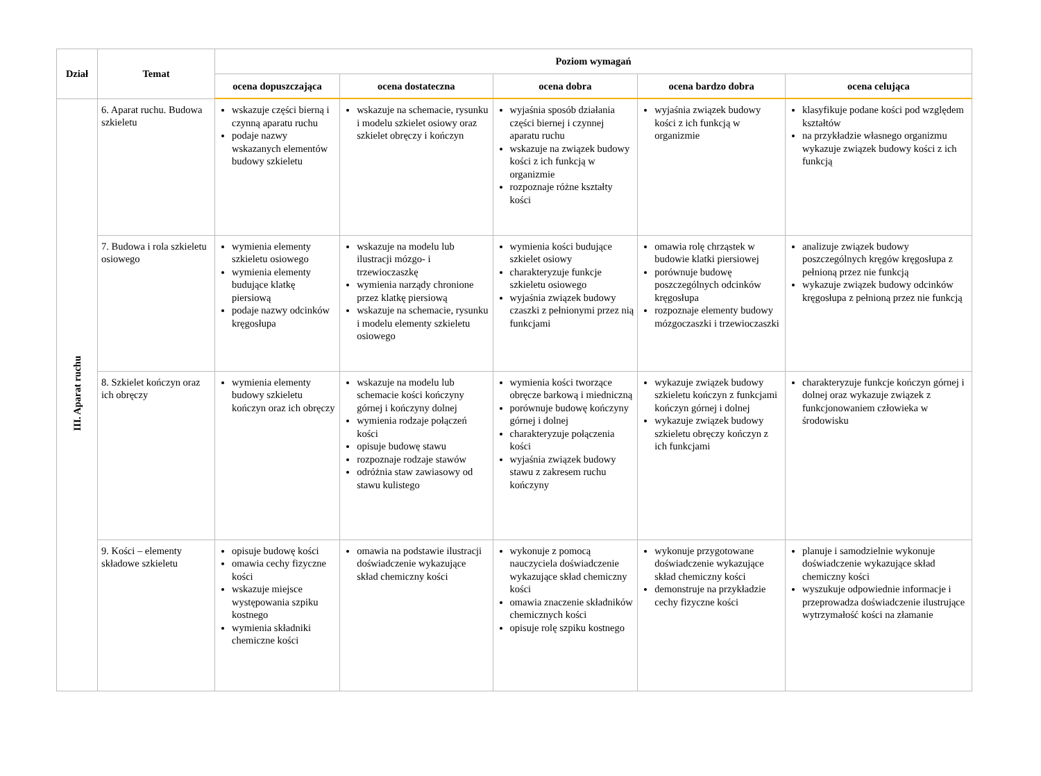| Dział | Temat | Poziom wymagań | | | | |
| --- | --- | --- | --- | --- | --- | --- |
| | | ocena dopuszczająca | ocena dostateczna | ocena dobra | ocena bardzo dobra | ocena celująca |
| III. Aparat ruchu | 6. Aparat ruchu. Budowa szkieletu | wskazuje części bierną i czynną aparatu ruchu podaje nazwy wskazanych elementów budowy szkieletu | wskazuje na schemacie, rysunku i modelu szkielet osiowy oraz szkielet obręczy i kończyn | wyjaśnia sposób działania części biernej i czynnej aparatu ruchu wskazuje na związek budowy kości z ich funkcją w organizmie rozpoznaje różne kształty kości | wyjaśnia związek budowy kości z ich funkcją w organizmie | klasyfikuje podane kości pod względem kształtów na przykładzie własnego organizmu wykazuje związek budowy kości z ich funkcją |
| | 7. Budowa i rola szkieletu osiowego | wymienia elementy szkieletu osiowego wymienia elementy budujące klatkę piersiową podaje nazwy odcinków kręgosłupa | wskazuje na modelu lub ilustracji mózgo- i trzewioczaszkę wymienia narządy chronione przez klatkę piersiową wskazuje na schemacie, rysunku i modelu elementy szkieletu osiowego | wymienia kości budujące szkielet osiowy charakteryzuje funkcje szkieletu osiowego wyjaśnia związek budowy czaszki z pełnionymi przez nią funkcjami | omawia rolę chrząstek w budowie klatki piersiowej porównuje budowę poszczególnych odcinków kręgosłupa rozpoznaje elementy budowy mózgoczaszki i trzewioczaszki | analizuje związek budowy poszczególnych kręgów kręgosłupa z pełnioną przez nie funkcją wykazuje związek budowy odcinków kręgosłupa z pełnioną przez nie funkcją |
| | 8. Szkielet kończyn oraz ich obręczy | wymienia elementy budowy szkieletu kończyn oraz ich obręczy | wskazuje na modelu lub schemacie kości kończyny górnej i kończyny dolnej wymienia rodzaje połączeń kości opisuje budowę stawu rozpoznaje rodzaje stawów odróżnia staw zawiasowy od stawu kulistego | wymienia kości tworzące obręcze barkową i miedniczną porównuje budowę kończyny górnej i dolnej charakteryzuje połączenia kości wyjaśnia związek budowy stawu z zakresem ruchu kończyny | wykazuje związek budowy szkieletu kończyn z funkcjami kończyn górnej i dolnej wykazuje związek budowy szkieletu obręczy kończyn z ich funkcjami | charakteryzuje funkcje kończyn górnej i dolnej oraz wykazuje związek z funkcjonowaniem człowieka w środowisku |
| | 9. Kości – elementy składowe szkieletu | opisuje budowę kości omawia cechy fizyczne kości wskazuje miejsce występowania szpiku kostnego wymienia składniki chemiczne kości | omawia na podstawie ilustracji doświadczenie wykazujące skład chemiczny kości | wykonuje z pomocą nauczyciela doświadczenie wykazujące skład chemiczny kości omawia znaczenie składników chemicznych kości opisuje rolę szpiku kostnego | wykonuje przygotowane doświadczenie wykazujące skład chemiczny kości demonstruje na przykładzie cechy fizyczne kości | planuje i samodzielnie wykonuje doświadczenie wykazujące skład chemiczny kości wyszukuje odpowiednie informacje i przeprowadza doświadczenie ilustrujące wytrzymałość kości na złamanie |